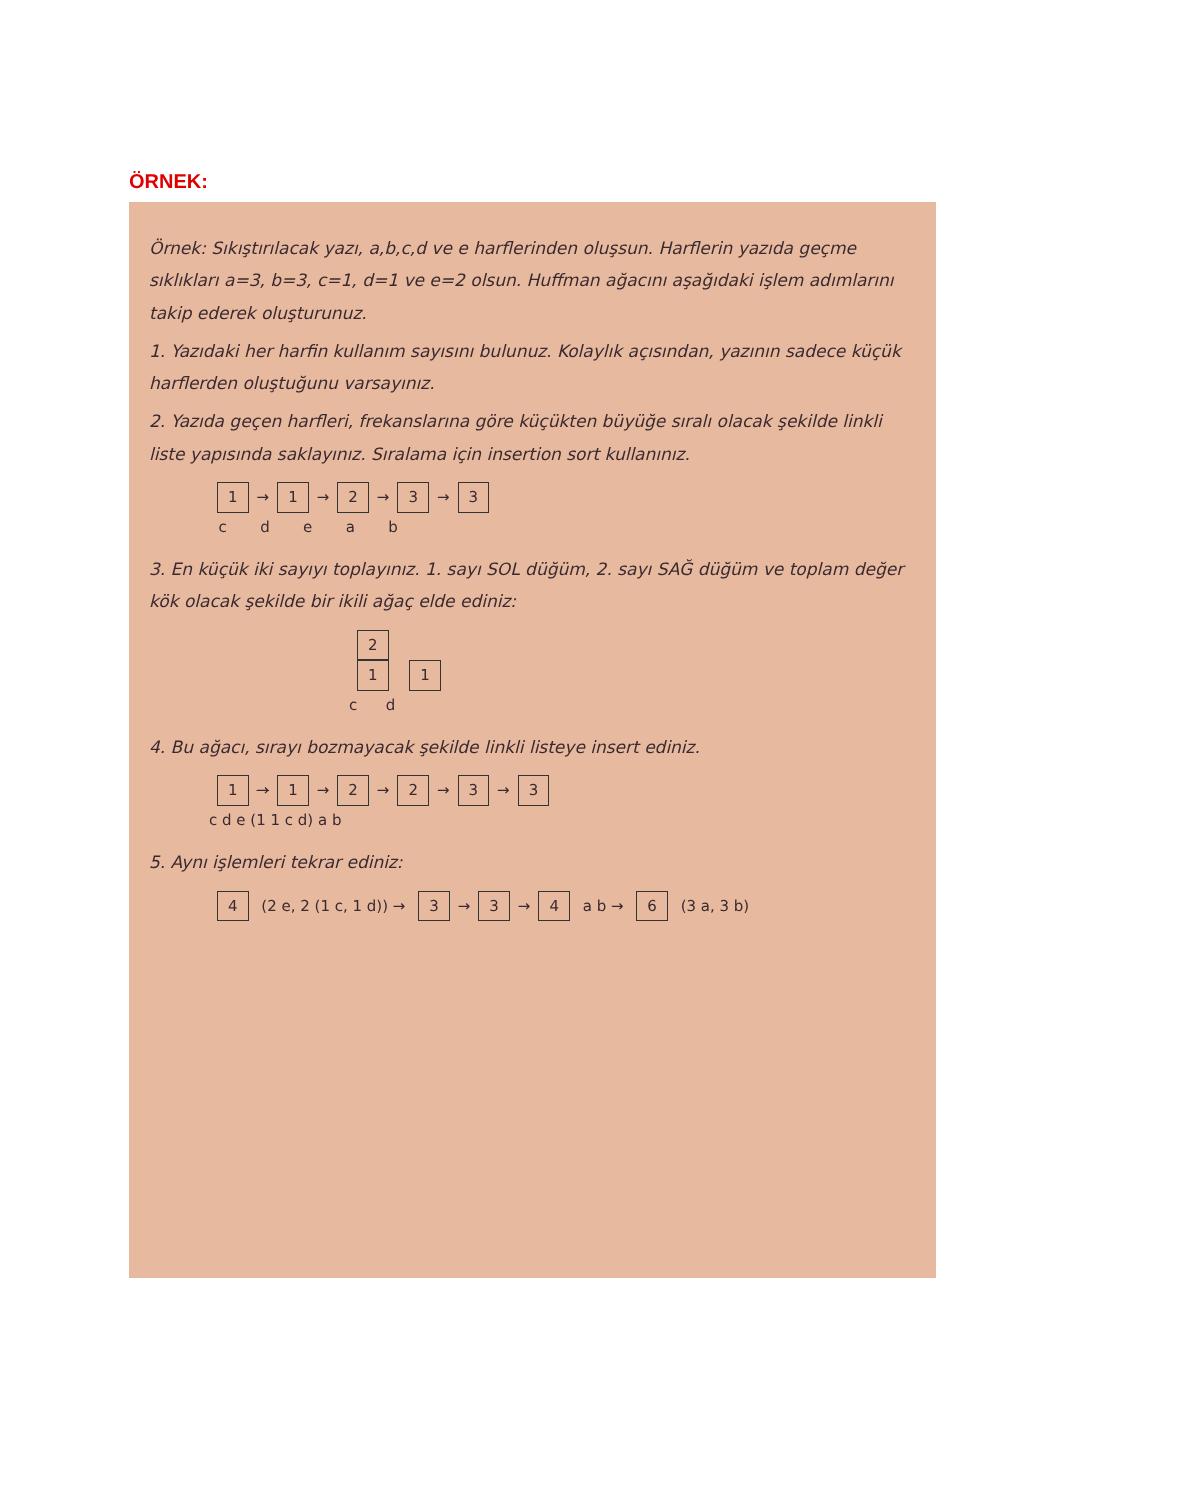ÖRNEK:
Örnek: Sıkıştırılacak yazı, a,b,c,d ve e harflerinden oluşsun. Harflerin yazıda geçme sıklıkları a=3, b=3, c=1, d=1 ve e=2 olsun. Huffman ağacını aşağıdaki işlem adımlarını takip ederek oluşturunuz.
1. Yazıdaki her harfin kullanım sayısını bulunuz. Kolaylık açısından, yazının sadece küçük harflerden oluştuğunu varsayınız.
2. Yazıda geçen harfleri, frekanslarına göre küçükten büyüğe sıralı olacak şekilde linkli liste yapısında saklayınız. Sıralama için insertion sort kullanınız.
1 → 1 → 2 → 3 → 3
c d e a b
3. En küçük iki sayıyı toplayınız. 1. sayı SOL düğüm, 2. sayı SAĞ düğüm ve toplam değer kök olacak şekilde bir ikili ağaç elde ediniz:
2
1 1
c d
4. Bu ağacı, sırayı bozmayacak şekilde linkli listeye insert ediniz.
1 → 1 → 2 → 2 → 3 → 3
c d e (1 1 c d) a b
5. Aynı işlemleri tekrar ediniz:
4 (2 e, 2 (1 c, 1 d)) → 3 → 3 → 4 a b → 6 (3 a, 3 b)